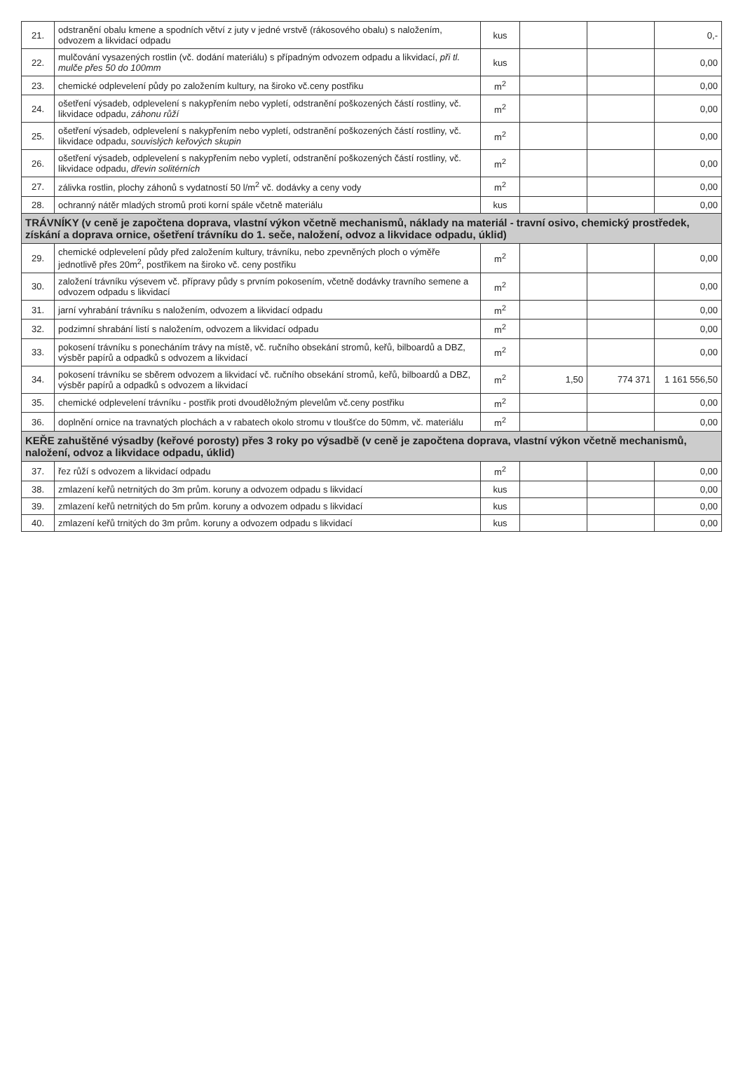| 21. | odstranění obalu kmene a spodních větví z juty v jedné vrstvě (rákosového obalu) s naložením, odvozem a likvidací odpadu | kus | | | 0,- |
| 22. | mulčování vysazených rostlin (vč. dodání materiálu) s případným odvozem odpadu a likvidací, při tl. mulče přes 50 do 100mm | kus | | | 0,00 |
| 23. | chemické odplevelení půdy po založením kultury, na široko vč.ceny postřiku | m<sup>2</sup> | | | 0,00 |
| 24. | ošetření výsadeb, odplevelení s nakypřením nebo vypletí, odstranění poškozených částí rostliny, vč. likvidace odpadu, záhonu růží | m<sup>2</sup> | | | 0,00 |
| 25. | ošetření výsadeb, odplevelení s nakypřením nebo vypletí, odstranění poškozených částí rostliny, vč. likvidace odpadu, souvislých keřových skupin | m<sup>2</sup> | | | 0,00 |
| 26. | ošetření výsadeb, odplevelení s nakypřením nebo vypletí, odstranění poškozených částí rostliny, vč. likvidace odpadu, dřevin solitérních | m<sup>2</sup> | | | 0,00 |
| 27. | zálivka rostlin, plochy záhonů s vydatností 50 l/m<sup>2</sup> vč. dodávky a ceny vody | m<sup>2</sup> | | | 0,00 |
| 28. | ochranný nátěr mladých stromů proti korní spále včetně materiálu | kus | | | 0,00 |
| TRÁVNÍKY (v ceně je započtena doprava, vlastní výkon včetně mechanismů, náklady na materiál - travní osivo, chemický prostředek, získání a doprava ornice, ošetření trávníku do 1. seče, naložení, odvoz a likvidace odpadu, úklid) | | | | | |
| 29. | chemické odplevelení půdy před založením kultury, trávníku, nebo zpevněných ploch o výměře jednotlivě přes 20m<sup>2</sup>, postřikem na široko vč. ceny postřiku | m<sup>2</sup> | | | 0,00 |
| 30. | založení trávníku výsevem vč. přípravy půdy s prvním pokosením, včetně dodávky travního semene a odvozem odpadu s likvidací | m<sup>2</sup> | | | 0,00 |
| 31. | jarní vyhrabání trávníku s naložením, odvozem a likvidací odpadu | m<sup>2</sup> | | | 0,00 |
| 32. | podzimní shrabání listí s naložením, odvozem a likvidací odpadu | m<sup>2</sup> | | | 0,00 |
| 33. | pokosení trávníku s ponecháním trávy na místě, vč. ručního obsekání stromů, keřů, bilboardů a DBZ, výsběr papírů a odpadků s odvozem a likvidací | m<sup>2</sup> | | | 0,00 |
| 34. | pokosení trávníku se sběrem odvozem a likvidací vč. ručního obsekání stromů, keřů, bilboardů a DBZ, výsběr papírů a odpadků s odvozem a likvidací | m<sup>2</sup> | 1,50 | 774 371 | 1 161 556,50 |
| 35. | chemické odplevelení trávníku - postřik proti dvouděložným plevelům vč.ceny postřiku | m<sup>2</sup> | | | 0,00 |
| 36. | doplnění ornice na travnatých plochách a v rabatech okolo stromu v tloušťce do 50mm, vč. materiálu | m<sup>2</sup> | | | 0,00 |
| KEŘE zahuštěné výsadby (keřové porosty) přes 3 roky po výsadbě (v ceně je započtena doprava, vlastní výkon včetně mechanismů, naložení, odvoz a likvidace odpadu, úklid) | | | | | |
| 37. | řez růží s odvozem a likvidací odpadu | m<sup>2</sup> | | | 0,00 |
| 38. | zmlazení keřů netrnitých do 3m prům. koruny a odvozem odpadu s likvidací | kus | | | 0,00 |
| 39. | zmlazení keřů netrnitých do 5m prům. koruny a odvozem odpadu s likvidací | kus | | | 0,00 |
| 40. | zmlazení keřů trnitých do 3m prům. koruny a odvozem odpadu s likvidací | kus | | | 0,00 |